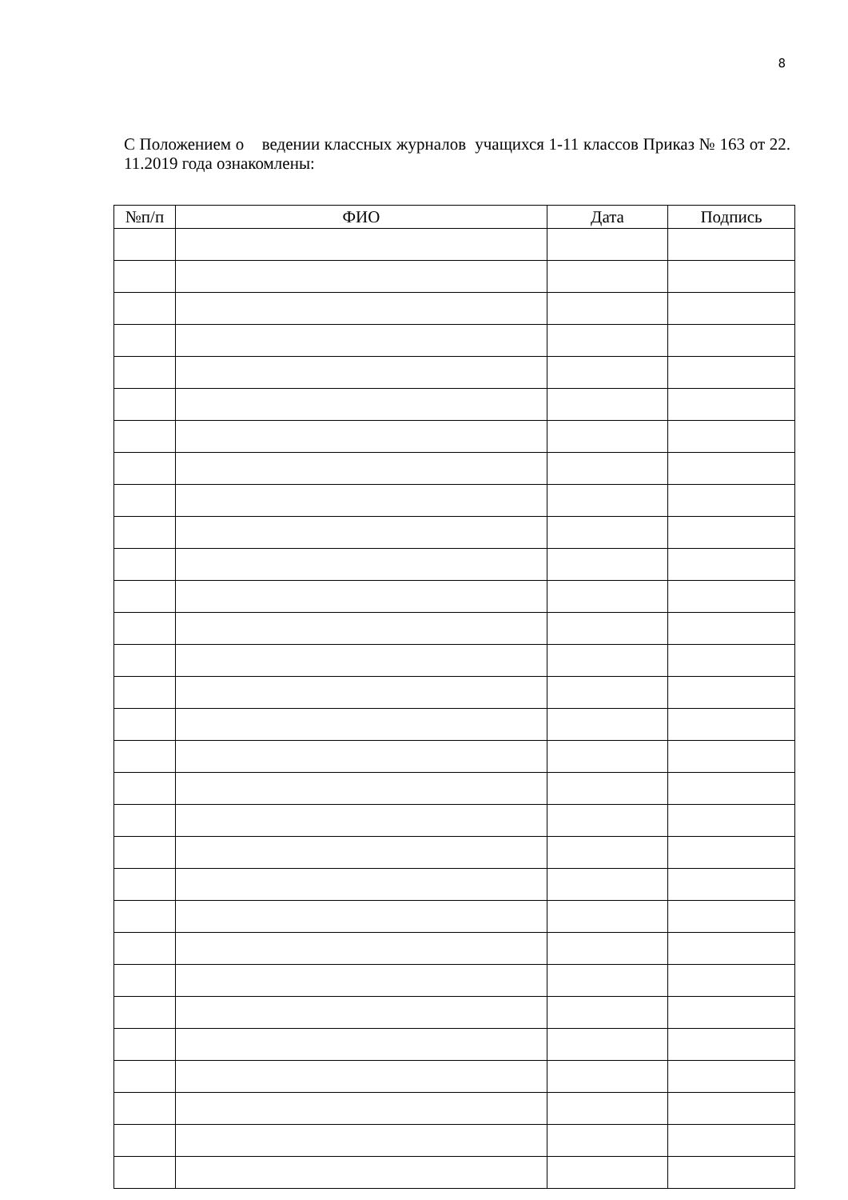8
С Положением о ведении классных журналов учащихся 1-11 классов Приказ № 163 от 22. 11.2019 года ознакомлены:
| №п/п | ФИО | Дата | Подпись |
| --- | --- | --- | --- |